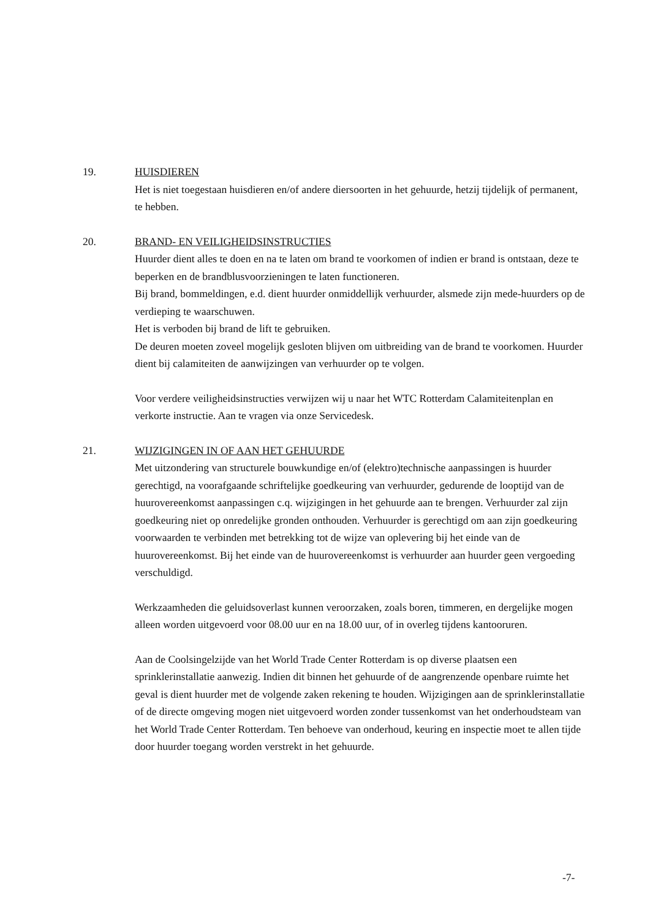19. HUISDIEREN
Het is niet toegestaan huisdieren en/of andere diersoorten in het gehuurde, hetzij tijdelijk of permanent, te hebben.
20. BRAND- EN VEILIGHEIDSINSTRUCTIES
Huurder dient alles te doen en na te laten om brand te voorkomen of indien er brand is ontstaan, deze te beperken en de brandblusvoorzieningen te laten functioneren.
Bij brand, bommeldingen, e.d. dient huurder onmiddellijk verhuurder, alsmede zijn mede-huurders op de verdieping te waarschuwen.
Het is verboden bij brand de lift te gebruiken.
De deuren moeten zoveel mogelijk gesloten blijven om uitbreiding van de brand te voorkomen. Huurder dient bij calamiteiten de aanwijzingen van verhuurder op te volgen.
Voor verdere veiligheidsinstructies verwijzen wij u naar het WTC Rotterdam Calamiteitenplan en verkorte instructie. Aan te vragen via onze Servicedesk.
21. WIJZIGINGEN IN OF AAN HET GEHUURDE
Met uitzondering van structurele bouwkundige en/of (elektro)technische aanpassingen is huurder gerechtigd, na voorafgaande schriftelijke goedkeuring van verhuurder, gedurende de looptijd van de huurovereenkomst aanpassingen c.q. wijzigingen in het gehuurde aan te brengen. Verhuurder zal zijn goedkeuring niet op onredelijke gronden onthouden. Verhuurder is gerechtigd om aan zijn goedkeuring voorwaarden te verbinden met betrekking tot de wijze van oplevering bij het einde van de huurovereenkomst. Bij het einde van de huurovereenkomst is verhuurder aan huurder geen vergoeding verschuldigd.
Werkzaamheden die geluidsoverlast kunnen veroorzaken, zoals boren, timmeren, en dergelijke mogen alleen worden uitgevoerd voor 08.00 uur en na 18.00 uur, of in overleg tijdens kantooruren.
Aan de Coolsingelzijde van het World Trade Center Rotterdam is op diverse plaatsen een sprinklerinstallatie aanwezig. Indien dit binnen het gehuurde of de aangrenzende openbare ruimte het geval is dient huurder met de volgende zaken rekening te houden. Wijzigingen aan de sprinklerinstallatie of de directe omgeving mogen niet uitgevoerd worden zonder tussenkomst van het onderhoudsteam van het World Trade Center Rotterdam. Ten behoeve van onderhoud, keuring en inspectie moet te allen tijde door huurder toegang worden verstrekt in het gehuurde.
-7-